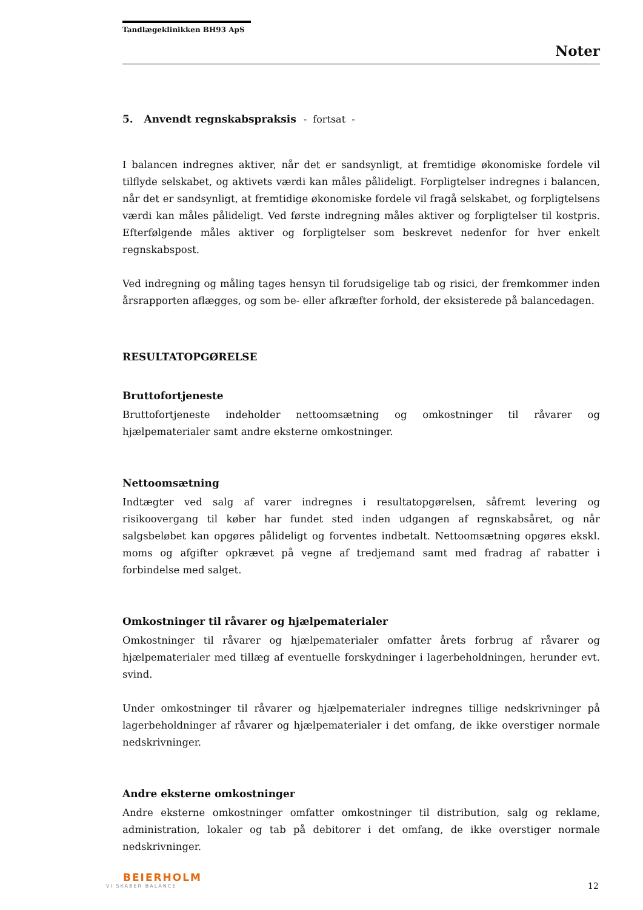Tandlægeklinikken BH93 ApS
Noter
5. Anvendt regnskabspraksis - fortsat -
I balancen indregnes aktiver, når det er sandsynligt, at fremtidige økonomiske fordele vil tilflyde selskabet, og aktivets værdi kan måles pålideligt. Forpligtelser indregnes i balancen, når det er sandsynligt, at fremtidige økonomiske fordele vil fragå selskabet, og forpligtelsens værdi kan måles pålideligt. Ved første indregning måles aktiver og forpligtelser til kostpris. Efterfølgende måles aktiver og forpligtelser som beskrevet nedenfor for hver enkelt regnskabspost.
Ved indregning og måling tages hensyn til forudsigelige tab og risici, der fremkommer inden årsrapporten aflægges, og som be- eller afkræfter forhold, der eksisterede på balancedagen.
RESULTATOPGØRELSE
Bruttofortjeneste
Bruttofortjeneste indeholder nettoomsætning og omkostninger til råvarer og hjælpematerialer samt andre eksterne omkostninger.
Nettoomsætning
Indtægter ved salg af varer indregnes i resultatopgørelsen, såfremt levering og risikoovergang til køber har fundet sted inden udgangen af regnskabsåret, og når salgsbeløbet kan opgøres pålideligt og forventes indbetalt. Nettoomsætning opgøres ekskl. moms og afgifter opkrævet på vegne af tredjemand samt med fradrag af rabatter i forbindelse med salget.
Omkostninger til råvarer og hjælpematerialer
Omkostninger til råvarer og hjælpematerialer omfatter årets forbrug af råvarer og hjælpematerialer med tillæg af eventuelle forskydninger i lagerbeholdningen, herunder evt. svind.
Under omkostninger til råvarer og hjælpematerialer indregnes tillige nedskrivninger på lagerbeholdninger af råvarer og hjælpematerialer i det omfang, de ikke overstiger normale nedskrivninger.
Andre eksterne omkostninger
Andre eksterne omkostninger omfatter omkostninger til distribution, salg og reklame, administration, lokaler og tab på debitorer i det omfang, de ikke overstiger normale nedskrivninger.
BEIERHOLM
VI SKABER BALANCE
12